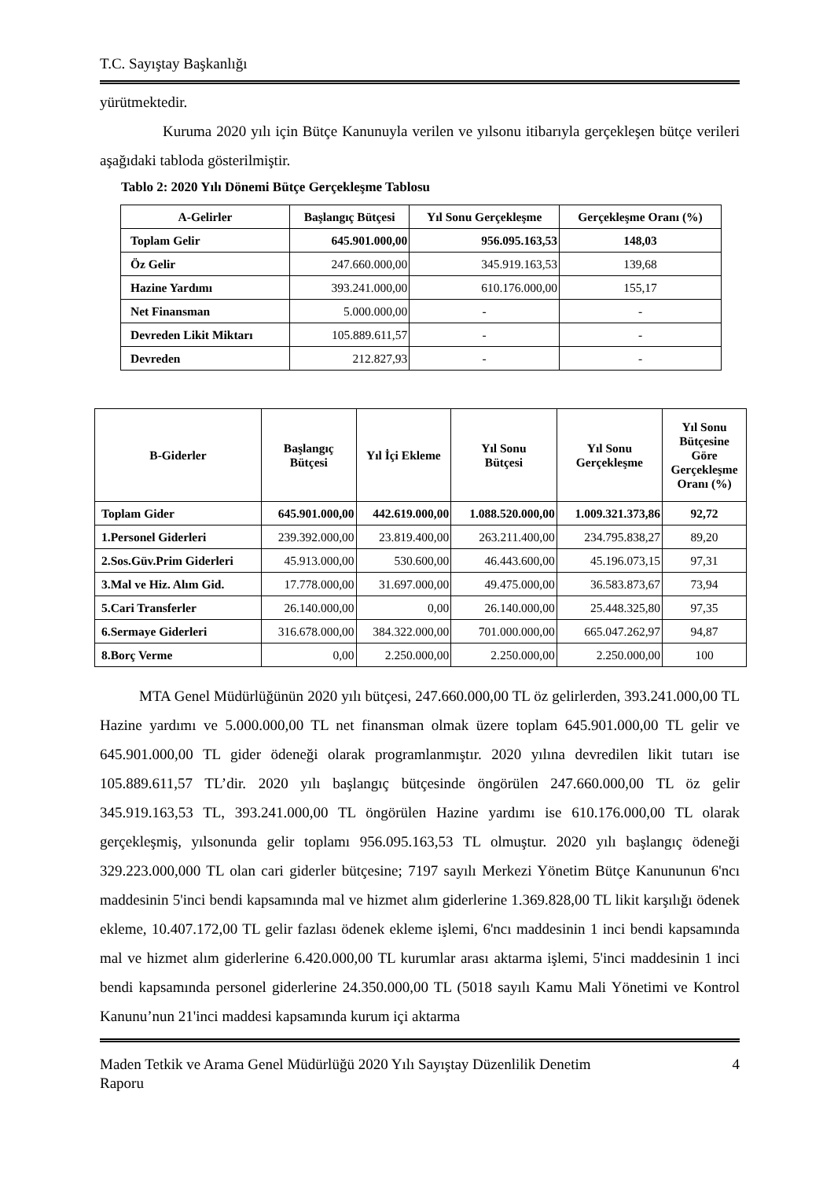T.C. Sayıştay Başkanlığı
yürütmektedir.
Kuruma 2020 yılı için Bütçe Kanunuyla verilen ve yılsonu itibarıyla gerçekleşen bütçe verileri aşağıdaki tabloda gösterilmiştir.
Tablo 2: 2020 Yılı Dönemi Bütçe Gerçekleşme Tablosu
| A-Gelirler | Başlangıç Bütçesi | Yıl Sonu Gerçekleşme | Gerçekleşme Oranı (%) |
| --- | --- | --- | --- |
| Toplam Gelir | 645.901.000,00 | 956.095.163,53 | 148,03 |
| Öz Gelir | 247.660.000,00 | 345.919.163,53 | 139,68 |
| Hazine Yardımı | 393.241.000,00 | 610.176.000,00 | 155,17 |
| Net Finansman | 5.000.000,00 | - | - |
| Devreden Likit Miktarı | 105.889.611,57 | - | - |
| Devreden | 212.827,93 | - | - |
| B-Giderler | Başlangıç Bütçesi | Yıl İçi Ekleme | Yıl Sonu Bütçesi | Yıl Sonu Gerçekleşme | Yıl Sonu Bütçesine Göre Gerçekleşme Oranı (%) |
| --- | --- | --- | --- | --- | --- |
| Toplam Gider | 645.901.000,00 | 442.619.000,00 | 1.088.520.000,00 | 1.009.321.373,86 | 92,72 |
| 1.Personel Giderleri | 239.392.000,00 | 23.819.400,00 | 263.211.400,00 | 234.795.838,27 | 89,20 |
| 2.Sos.Güv.Prim Giderleri | 45.913.000,00 | 530.600,00 | 46.443.600,00 | 45.196.073,15 | 97,31 |
| 3.Mal ve Hiz. Alım Gid. | 17.778.000,00 | 31.697.000,00 | 49.475.000,00 | 36.583.873,67 | 73,94 |
| 5.Cari Transferler | 26.140.000,00 | 0,00 | 26.140.000,00 | 25.448.325,80 | 97,35 |
| 6.Sermaye Giderleri | 316.678.000,00 | 384.322.000,00 | 701.000.000,00 | 665.047.262,97 | 94,87 |
| 8.Borç Verme | 0,00 | 2.250.000,00 | 2.250.000,00 | 2.250.000,00 | 100 |
MTA Genel Müdürlüğünün 2020 yılı bütçesi, 247.660.000,00 TL öz gelirlerden, 393.241.000,00 TL Hazine yardımı ve 5.000.000,00 TL net finansman olmak üzere toplam 645.901.000,00 TL gelir ve 645.901.000,00 TL gider ödeneği olarak programlanmıştır. 2020 yılına devredilen likit tutarı ise 105.889.611,57 TL’dir. 2020 yılı başlangıç bütçesinde öngörülen 247.660.000,00 TL öz gelir 345.919.163,53 TL, 393.241.000,00 TL öngörülen Hazine yardımı ise 610.176.000,00 TL olarak gerçekleşmiş, yılsonunda gelir toplamı 956.095.163,53 TL olmuştur. 2020 yılı başlangıç ödeneği 329.223.000,000 TL olan cari giderler bütçesine; 7197 sayılı Merkezi Yönetim Bütçe Kanununun 6'ncı maddesinin 5'inci bendi kapsamında mal ve hizmet alım giderlerine 1.369.828,00 TL likit karşılığı ödenek ekleme, 10.407.172,00 TL gelir fazlası ödenek ekleme işlemi, 6'ncı maddesinin 1 inci bendi kapsamında mal ve hizmet alım giderlerine 6.420.000,00 TL kurumlar arası aktarma işlemi, 5'inci maddesinin 1 inci bendi kapsamında personel giderlerine 24.350.000,00 TL (5018 sayılı Kamu Mali Yönetimi ve Kontrol Kanunu’nun 21'inci maddesi kapsamında kurum içi aktarma
Maden Tetkik ve Arama Genel Müdürlüğü 2020 Yılı Sayıştay Düzenlilik Denetim
Raporu 4